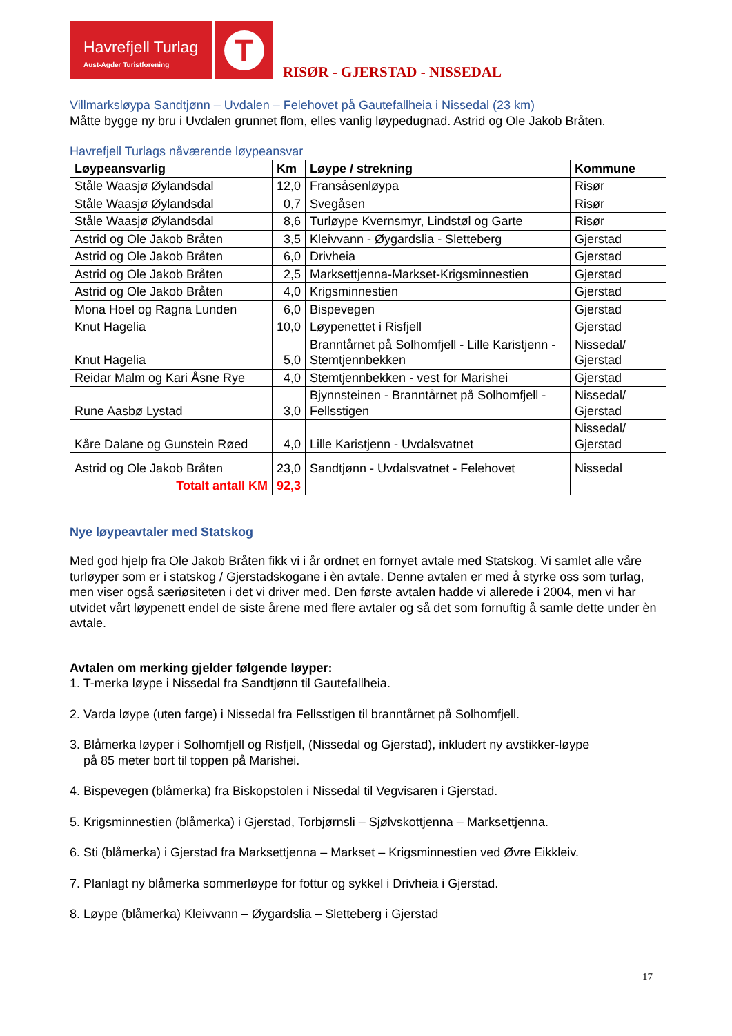Havrefjell Turlag
Aust-Agder Turistforening
T
RISØR - GJERSTAD - NISSEDAL
Villmarksløypa Sandtjønn – Uvdalen – Felehovet på Gautefallheia i Nissedal (23 km)
Måtte bygge ny bru i Uvdalen grunnet flom, elles vanlig løypedugnad. Astrid og Ole Jakob Bråten.
Havrefjell Turlags nåværende løypeansvar
| Løypeansvarlig | Km | Løype / strekning | Kommune |
| --- | --- | --- | --- |
| Ståle Waasjø Øylandsdal | 12,0 | Fransåsenløypa | Risør |
| Ståle Waasjø Øylandsdal | 0,7 | Svegåsen | Risør |
| Ståle Waasjø Øylandsdal | 8,6 | Turløype Kvernsmyr, Lindstøl og Garte | Risør |
| Astrid og Ole Jakob Bråten | 3,5 | Kleivvann - Øygardslia - Sletteberg | Gjerstad |
| Astrid og Ole Jakob Bråten | 6,0 | Drivheia | Gjerstad |
| Astrid og Ole Jakob Bråten | 2,5 | Marksettjenna-Markset-Krigsminnestien | Gjerstad |
| Astrid og Ole Jakob Bråten | 4,0 | Krigsminnestien | Gjerstad |
| Mona Hoel og Ragna Lunden | 6,0 | Bispevegen | Gjerstad |
| Knut Hagelia | 10,0 | Løypenettet i Risfjell | Gjerstad |
| Knut Hagelia | 5,0 | Branntårnet på Solhomfjell - Lille Karistjenn - Stemtjennbekken | Nissedal/ Gjerstad |
| Reidar Malm og Kari Åsne Rye | 4,0 | Stemtjennbekken - vest for Marishei | Gjerstad |
| Rune Aasbø Lystad | 3,0 | Bjynnsteinen - Branntårnet på Solhomfjell - Fellsstigen | Nissedal/ Gjerstad |
| Kåre Dalane og Gunstein Røed | 4,0 | Lille Karistjenn - Uvdalsvatnet | Nissedal/ Gjerstad |
| Astrid og Ole Jakob Bråten | 23,0 | Sandtjønn - Uvdalsvatnet - Felehovet | Nissedal |
| Totalt antall KM | 92,3 | | |
Nye løypeavtaler med Statskog
Med god hjelp fra Ole Jakob Bråten fikk vi i år ordnet en fornyet avtale med Statskog. Vi samlet alle våre turløyper som er i statskog / Gjerstadskogane i èn avtale. Denne avtalen er med å styrke oss som turlag, men viser også særiøsiteten i det vi driver med. Den første avtalen hadde vi allerede i 2004, men vi har utvidet vårt løypenett endel de siste årene med flere avtaler og så det som fornuftig å samle dette under èn avtale.
Avtalen om merking gjelder følgende løyper:
1. T-merka løype i Nissedal fra Sandtjønn til Gautefallheia.
2. Varda løype (uten farge) i Nissedal fra Fellsstigen til branntårnet på Solhomfjell.
3. Blåmerka løyper i Solhomfjell og Risfjell, (Nissedal og Gjerstad), inkludert ny avstikker-løype
på 85 meter bort til toppen på Marishei.
4. Bispevegen (blåmerka) fra Biskopstolen i Nissedal til Vegvisaren i Gjerstad.
5. Krigsminnestien (blåmerka) i Gjerstad, Torbjørnsli – Sjølvskottjenna – Marksettjenna.
6. Sti (blåmerka) i Gjerstad fra Marksettjenna – Markset – Krigsminnestien ved Øvre Eikkleiv.
7. Planlagt ny blåmerka sommerløype for fottur og sykkel i Drivheia i Gjerstad.
8. Løype (blåmerka) Kleivvann – Øygardslia – Sletteberg i Gjerstad
17